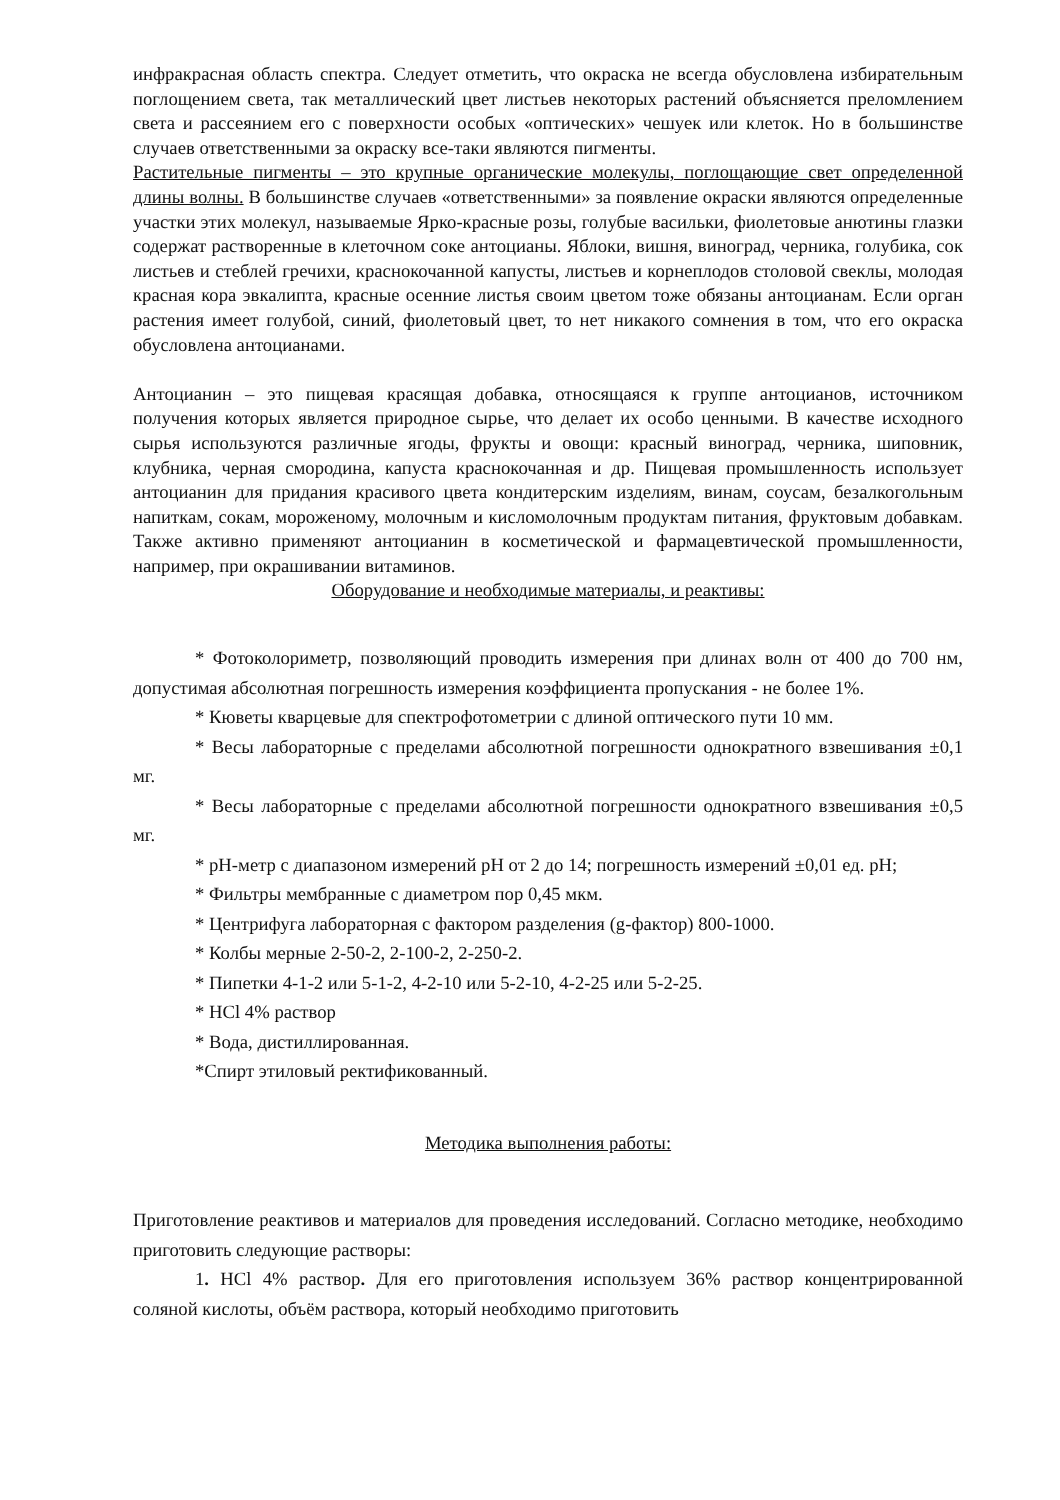инфракрасная область спектра. Следует отметить, что окраска не всегда обусловлена избирательным поглощением света, так металлический цвет листьев некоторых растений объясняется преломлением света и рассеянием его с поверхности особых «оптических» чешуек или клеток. Но в большинстве случаев ответственными за окраску все-таки являются пигменты.
Растительные пигменты – это крупные органические молекулы, поглощающие свет определенной длины волны. В большинстве случаев «ответственными» за появление окраски являются определенные участки этих молекул, называемые Ярко-красные розы, голубые васильки, фиолетовые анютины глазки содержат растворенные в клеточном соке антоцианы. Яблоки, вишня, виноград, черника, голубика, сок листьев и стеблей гречихи, краснокочанной капусты, листьев и корнеплодов столовой свеклы, молодая красная кора эвкалипта, красные осенние листья своим цветом тоже обязаны антоцианам. Если орган растения имеет голубой, синий, фиолетовый цвет, то нет никакого сомнения в том, что его окраска обусловлена антоцианами.
Антоцианин – это пищевая красящая добавка, относящаяся к группе антоцианов, источником получения которых является природное сырье, что делает их особо ценными. В качестве исходного сырья используются различные ягоды, фрукты и овощи: красный виноград, черника, шиповник, клубника, черная смородина, капуста краснокочанная и др. Пищевая промышленность использует антоцианин для придания красивого цвета кондитерским изделиям, винам, соусам, безалкогольным напиткам, сокам, мороженому, молочным и кисломолочным продуктам питания, фруктовым добавкам. Также активно применяют антоцианин в косметической и фармацевтической промышленности, например, при окрашивании витаминов.
Оборудование и необходимые материалы, и реактивы:
* Фотоколориметр, позволяющий проводить измерения при длинах волн от 400 до 700 нм, допустимая абсолютная погрешность измерения коэффициента пропускания - не более 1%.
* Кюветы кварцевые для спектрофотометрии с длиной оптического пути 10 мм.
* Весы лабораторные с пределами абсолютной погрешности однократного взвешивания ±0,1 мг.
* Весы лабораторные с пределами абсолютной погрешности однократного взвешивания ±0,5 мг.
* pH-метр с диапазоном измерений pH от 2 до 14; погрешность измерений ±0,01 ед. pH;
* Фильтры мембранные с диаметром пор 0,45 мкм.
* Центрифуга лабораторная с фактором разделения (g-фактор) 800-1000.
* Колбы мерные 2-50-2, 2-100-2, 2-250-2.
* Пипетки 4-1-2 или 5-1-2, 4-2-10 или 5-2-10, 4-2-25 или 5-2-25.
* HCl 4% раствор
* Вода, дистиллированная.
*Спирт этиловый ректификованный.
Методика выполнения работы:
Приготовление реактивов и материалов для проведения исследований. Согласно методике, необходимо приготовить следующие растворы:
1. HCl 4% раствор. Для его приготовления используем 36% раствор концентрированной соляной кислоты, объём раствора, который необходимо приготовить